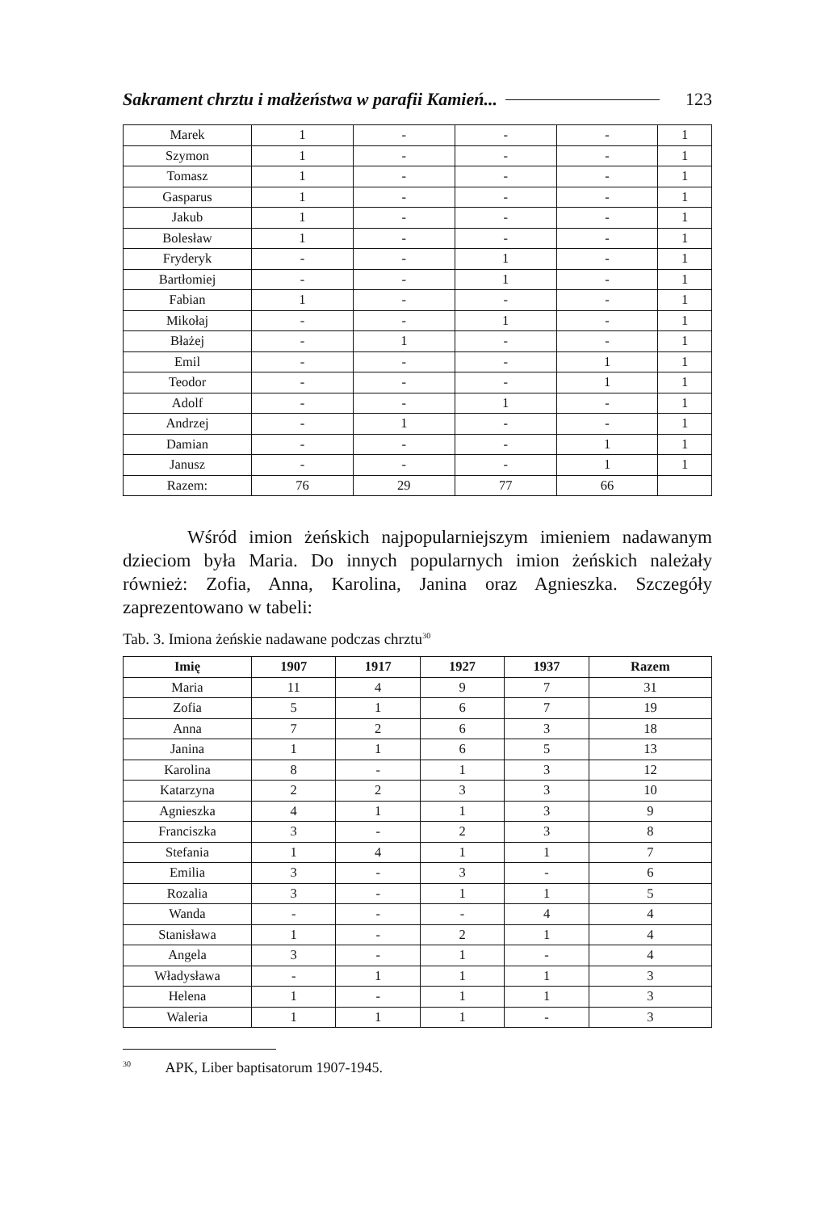Sakrament chrztu i małżeństwa w parafii Kamień... 123
| Marek | 1 | - | - | - | 1 |
| Szymon | 1 | - | - | - | 1 |
| Tomasz | 1 | - | - | - | 1 |
| Gasparus | 1 | - | - | - | 1 |
| Jakub | 1 | - | - | - | 1 |
| Bolesław | 1 | - | - | - | 1 |
| Fryderyk | - | - | 1 | - | 1 |
| Bartłomiej | - | - | 1 | - | 1 |
| Fabian | 1 | - | - | - | 1 |
| Mikołaj | - | - | 1 | - | 1 |
| Błażej | - | 1 | - | - | 1 |
| Emil | - | - | - | 1 | 1 |
| Teodor | - | - | - | 1 | 1 |
| Adolf | - | - | 1 | - | 1 |
| Andrzej | - | 1 | - | - | 1 |
| Damian | - | - | - | 1 | 1 |
| Janusz | - | - | - | 1 | 1 |
| Razem: | 76 | 29 | 77 | 66 | |
Wśród imion żeńskich najpopularniejszym imieniem nadawanym dzieciom była Maria. Do innych popularnych imion żeńskich należały również: Zofia, Anna, Karolina, Janina oraz Agnieszka. Szczegóły zaprezentowano w tabeli:
Tab. 3. Imiona żeńskie nadawane podczas chrztu<sup>30</sup>
| Imię | 1907 | 1917 | 1927 | 1937 | Razem |
| --- | --- | --- | --- | --- | --- |
| Maria | 11 | 4 | 9 | 7 | 31 |
| Zofia | 5 | 1 | 6 | 7 | 19 |
| Anna | 7 | 2 | 6 | 3 | 18 |
| Janina | 1 | 1 | 6 | 5 | 13 |
| Karolina | 8 | - | 1 | 3 | 12 |
| Katarzyna | 2 | 2 | 3 | 3 | 10 |
| Agnieszka | 4 | 1 | 1 | 3 | 9 |
| Franciszka | 3 | - | 2 | 3 | 8 |
| Stefania | 1 | 4 | 1 | 1 | 7 |
| Emilia | 3 | - | 3 | - | 6 |
| Rozalia | 3 | - | 1 | 1 | 5 |
| Wanda | - | - | - | 4 | 4 |
| Stanisława | 1 | - | 2 | 1 | 4 |
| Angela | 3 | - | 1 | - | 4 |
| Władysława | - | 1 | 1 | 1 | 3 |
| Helena | 1 | - | 1 | 1 | 3 |
| Waleria | 1 | 1 | 1 | - | 3 |
<sup>30</sup> APK, Liber baptisatorum 1907-1945.